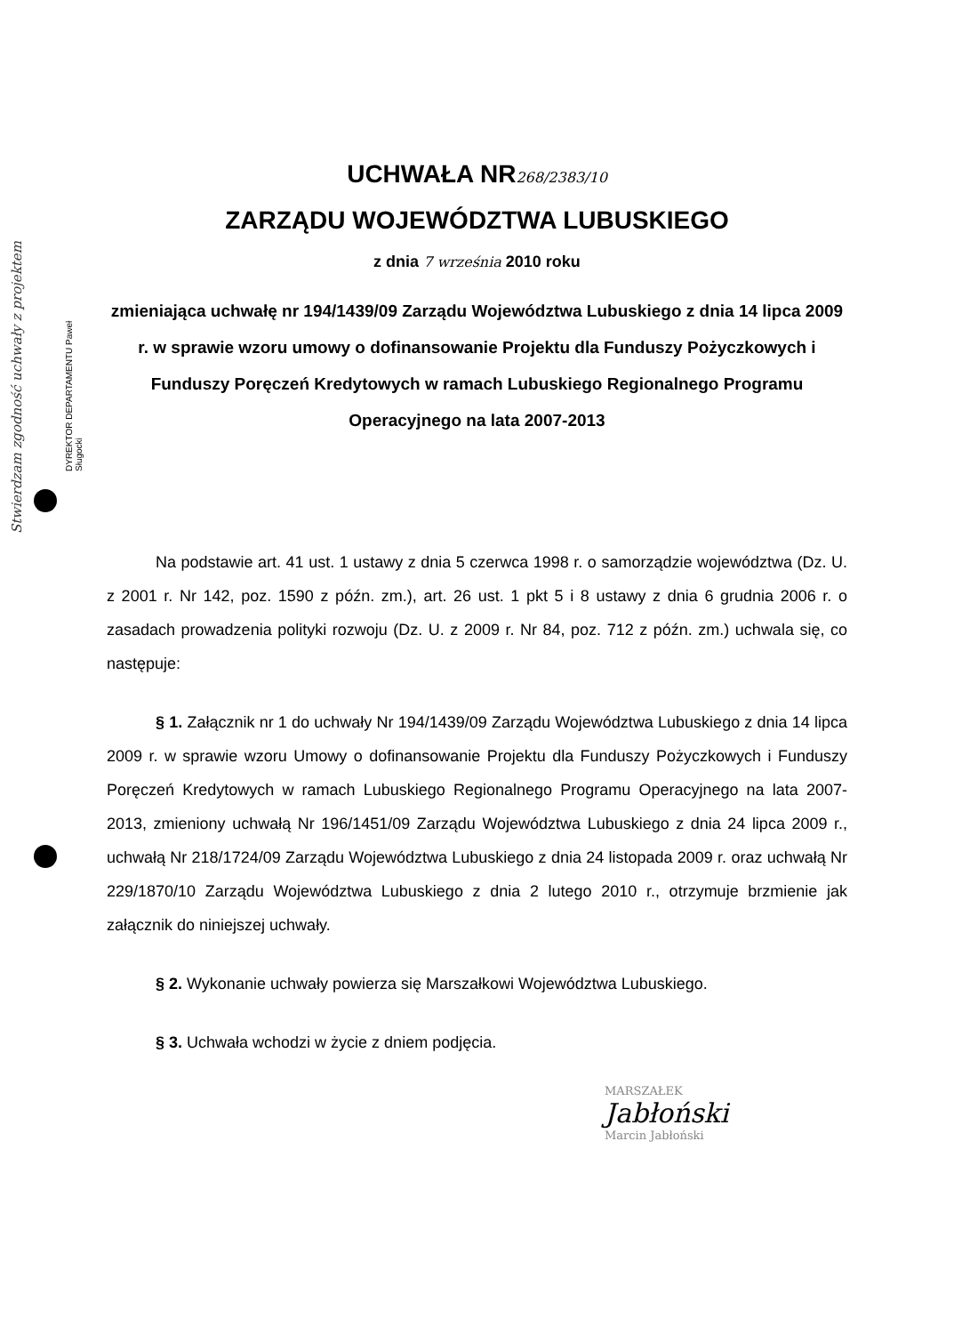Stwierdzam zgodność uchwały z projektem
DYREKTOR DEPARTAMENTU Paweł Sługocki
UCHWAŁA NR268/2383/10
ZARZĄDU WOJEWÓDZTWA LUBUSKIEGO
z dnia 7 września 2010 roku
zmieniająca uchwałę nr 194/1439/09 Zarządu Województwa Lubuskiego z dnia 14 lipca 2009 r. w sprawie wzoru umowy o dofinansowanie Projektu dla Funduszy Pożyczkowych i Funduszy Poręczeń Kredytowych w ramach Lubuskiego Regionalnego Programu Operacyjnego na lata 2007-2013
Na podstawie art. 41 ust. 1 ustawy z dnia 5 czerwca 1998 r. o samorządzie województwa (Dz. U. z 2001 r. Nr 142, poz. 1590 z późn. zm.), art. 26 ust. 1 pkt 5 i 8 ustawy z dnia 6 grudnia 2006 r. o zasadach prowadzenia polityki rozwoju (Dz. U. z 2009 r. Nr 84, poz. 712 z późn. zm.) uchwala się, co następuje:
§ 1. Załącznik nr 1 do uchwały Nr 194/1439/09 Zarządu Województwa Lubuskiego z dnia 14 lipca 2009 r. w sprawie wzoru Umowy o dofinansowanie Projektu dla Funduszy Pożyczkowych i Funduszy Poręczeń Kredytowych w ramach Lubuskiego Regionalnego Programu Operacyjnego na lata 2007-2013, zmieniony uchwałą Nr 196/1451/09 Zarządu Województwa Lubuskiego z dnia 24 lipca 2009 r., uchwałą Nr 218/1724/09 Zarządu Województwa Lubuskiego z dnia 24 listopada 2009 r. oraz uchwałą Nr 229/1870/10 Zarządu Województwa Lubuskiego z dnia 2 lutego 2010 r., otrzymuje brzmienie jak załącznik do niniejszej uchwały.
§ 2. Wykonanie uchwały powierza się Marszałkowi Województwa Lubuskiego.
§ 3. Uchwała wchodzi w życie z dniem podjęcia.
MARSZAŁEK
Jabłoński
Marcin Jabłoński